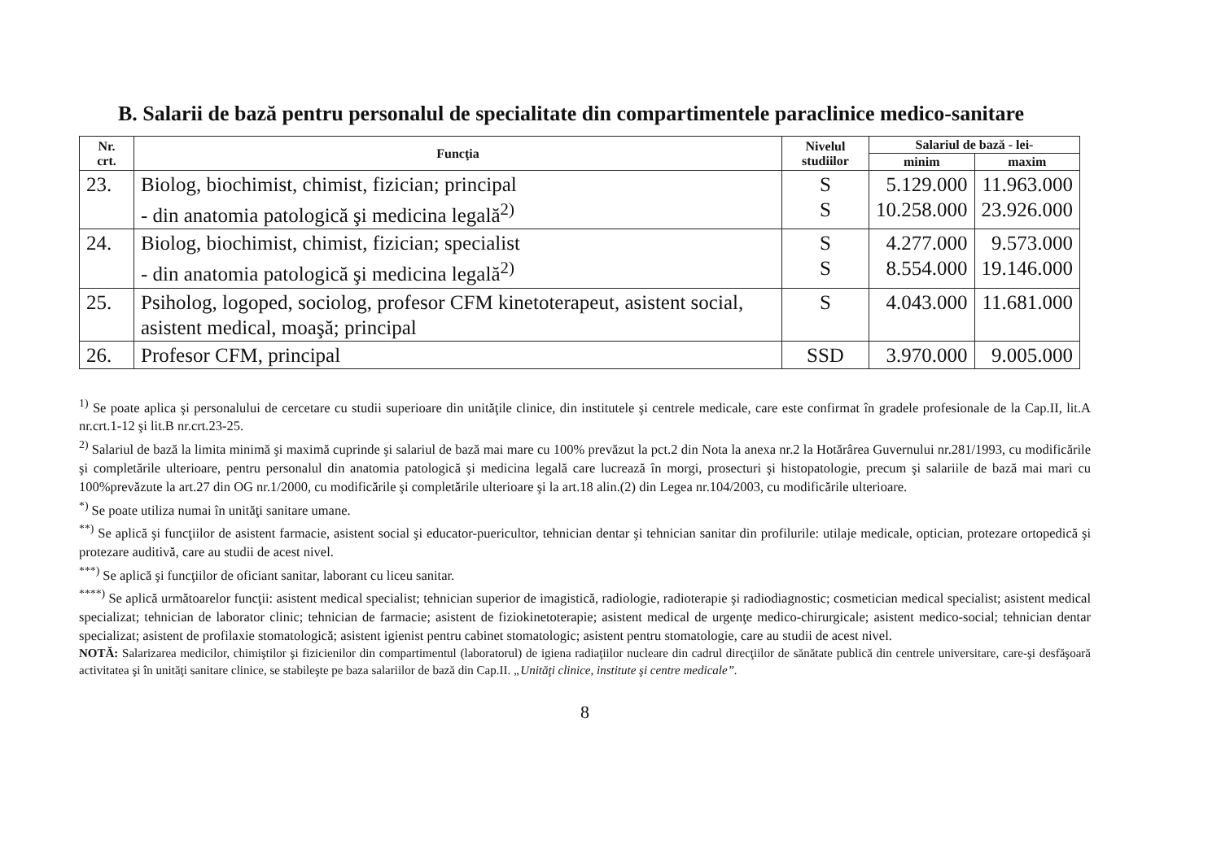B. Salarii de bază pentru personalul de specialitate din compartimentele paraclinice medico-sanitare
| Nr. crt. | Funcţia | Nivelul studiilor | Salariul de bază - lei- | |
| --- | --- | --- | --- | --- |
| | | | minim | maxim |
| 23. | Biolog, biochimist, chimist, fizician; principal - din anatomia patologică şi medicina legală<sup>2)</sup> | S S | 5.129.000 10.258.000 | 11.963.000 23.926.000 |
| 24. | Biolog, biochimist, chimist, fizician; specialist - din anatomia patologică şi medicina legală<sup>2)</sup> | S S | 4.277.000 8.554.000 | 9.573.000 19.146.000 |
| 25. | Psiholog, logoped, sociolog, profesor CFM kinetoterapeut, asistent social, asistent medical, moaşă; principal | S | 4.043.000 | 11.681.000 |
| 26. | Profesor CFM, principal | SSD | 3.970.000 | 9.005.000 |
<sup>1)</sup> Se poate aplica şi personalului de cercetare cu studii superioare din unităţile clinice, din institutele şi centrele medicale, care este confirmat în gradele profesionale de la Cap.II, lit.A nr.crt.1-12 şi lit.B nr.crt.23-25.
<sup>2)</sup> Salariul de bază la limita minimă şi maximă cuprinde şi salariul de bază mai mare cu 100% prevăzut la pct.2 din Nota la anexa nr.2 la Hotărârea Guvernului nr.281/1993, cu modificările şi completările ulterioare, pentru personalul din anatomia patologică şi medicina legală care lucrează în morgi, prosecturi şi histopatologie, precum şi salariile de bază mai mari cu 100%prevăzute la art.27 din OG nr.1/2000, cu modificările şi completările ulterioare şi la art.18 alin.(2) din Legea nr.104/2003, cu modificările ulterioare.
<sup>*)</sup> Se poate utiliza numai în unităţi sanitare umane.
<sup>**)</sup> Se aplică şi funcţiilor de asistent farmacie, asistent social şi educator-puericultor, tehnician dentar şi tehnician sanitar din profilurile: utilaje medicale, optician, protezare ortopedică şi protezare auditivă, care au studii de acest nivel.
<sup>***)</sup> Se aplică şi funcţiilor de oficiant sanitar, laborant cu liceu sanitar.
<sup>****)</sup> Se aplică următoarelor funcţii: asistent medical specialist; tehnician superior de imagistică, radiologie, radioterapie şi radiodiagnostic; cosmetician medical specialist; asistent medical specializat; tehnician de laborator clinic; tehnician de farmacie; asistent de fiziokinetoterapie; asistent medical de urgenţe medico-chirurgicale; asistent medico-social; tehnician dentar specializat; asistent de profilaxie stomatologică; asistent igienist pentru cabinet stomatologic; asistent pentru stomatologie, care au studii de acest nivel.
NOTĂ: Salarizarea medicilor, chimiştilor şi fizicienilor din compartimentul (laboratorul) de igiena radiaţiilor nucleare din cadrul direcţiilor de sănătate publică din centrele universitare, care-şi desfăşoară activitatea şi în unităţi sanitare clinice, se stabileşte pe baza salariilor de bază din Cap.II. „Unităţi clinice, institute şi centre medicale”.
8